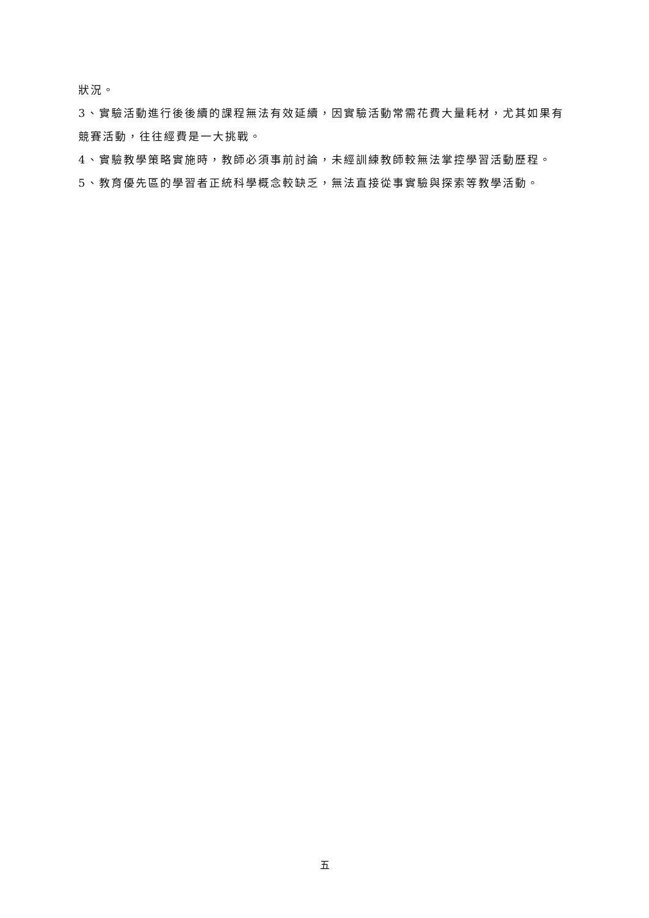狀況。
3、實驗活動進行後後續的課程無法有效延續，因實驗活動常需花費大量耗材，尤其如果有競賽活動，往往經費是一大挑戰。
4、實驗教學策略實施時，教師必須事前討論，未經訓練教師較無法掌控學習活動歷程。
5、教育優先區的學習者正統科學概念較缺乏，無法直接從事實驗與探索等教學活動。
五